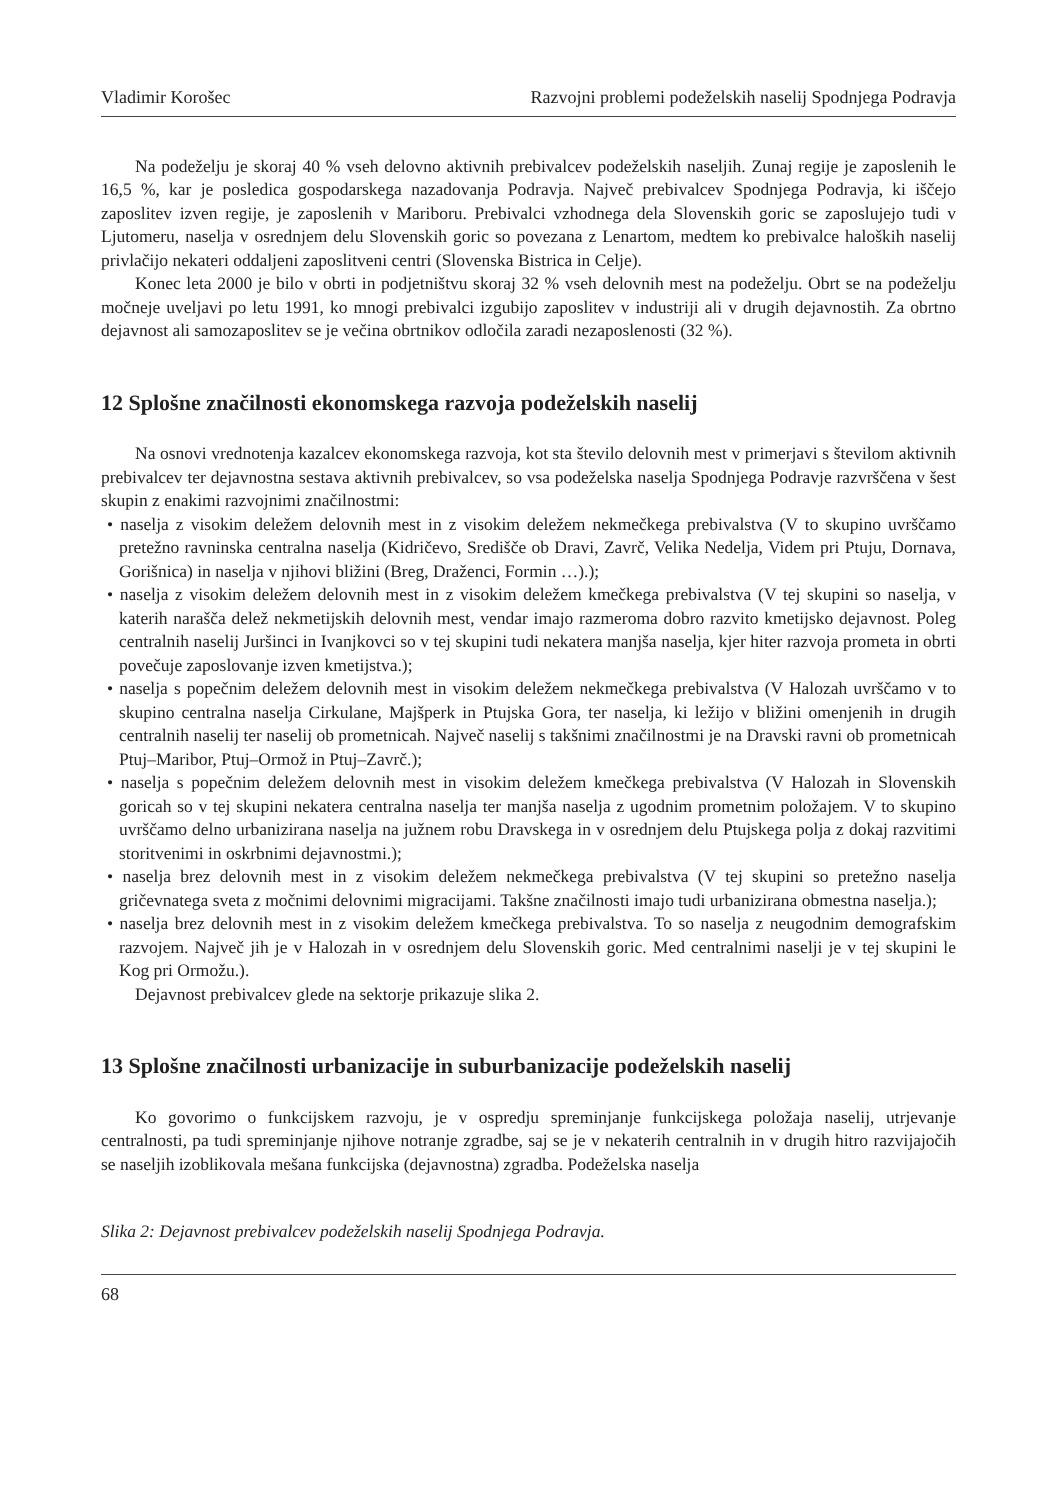Vladimir Korošec Razvojni problemi podeželskih naselij Spodnjega Podravja
Na podeželju je skoraj 40 % vseh delovno aktivnih prebivalcev podeželskih naseljih. Zunaj regije je zaposlenih le 16,5 %, kar je posledica gospodarskega nazadovanja Podravja. Največ prebivalcev Spodnjega Podravja, ki iščejo zaposlitev izven regije, je zaposlenih v Mariboru. Prebivalci vzhodnega dela Slovenskih goric se zaposlujejo tudi v Ljutomeru, naselja v osrednjem delu Slovenskih goric so povezana z Lenartom, medtem ko prebivalce haloških naselij privlačijo nekateri oddaljeni zaposlitveni centri (Slovenska Bistrica in Celje).
Konec leta 2000 je bilo v obrti in podjetništvu skoraj 32 % vseh delovnih mest na podeželju. Obrt se na podeželju močneje uveljavi po letu 1991, ko mnogi prebivalci izgubijo zaposlitev v industriji ali v drugih dejavnostih. Za obrtno dejavnost ali samozaposlitev se je večina obrtnikov odločila zaradi nezaposlenosti (32 %).
12 Splošne značilnosti ekonomskega razvoja podeželskih naselij
Na osnovi vrednotenja kazalcev ekonomskega razvoja, kot sta število delovnih mest v primerjavi s številom aktivnih prebivalcev ter dejavnostna sestava aktivnih prebivalcev, so vsa podeželska naselja Spodnjega Podravje razvrščena v šest skupin z enakimi razvojnimi značilnostmi:
• naselja z visokim deležem delovnih mest in z visokim deležem nekmečkega prebivalstva (V to skupino uvrščamo pretežno ravninska centralna naselja (Kidričevo, Središče ob Dravi, Zavrč, Velika Nedelja, Videm pri Ptuju, Dornava, Gorišnica) in naselja v njihovi bližini (Breg, Draženci, Formin …).);
• naselja z visokim deležem delovnih mest in z visokim deležem kmečkega prebivalstva (V tej skupini so naselja, v katerih narašča delež nekmetijskih delovnih mest, vendar imajo razmeroma dobro razvito kmetijsko dejavnost. Poleg centralnih naselij Juršinci in Ivanjkovci so v tej skupini tudi nekatera manjša naselja, kjer hiter razvoja prometa in obrti povečuje zaposlovanje izven kmetijstva.);
• naselja s popečnim deležem delovnih mest in visokim deležem nekmečkega prebivalstva (V Halozah uvrščamo v to skupino centralna naselja Cirkulane, Majšperk in Ptujska Gora, ter naselja, ki ležijo v bližini omenjenih in drugih centralnih naselij ter naselij ob prometnicah. Največ naselij s takšnimi značilnostmi je na Dravski ravni ob prometnicah Ptuj–Maribor, Ptuj–Ormož in Ptuj–Zavrč.);
• naselja s popečnim deležem delovnih mest in visokim deležem kmečkega prebivalstva (V Halozah in Slovenskih goricah so v tej skupini nekatera centralna naselja ter manjša naselja z ugodnim prometnim položajem. V to skupino uvrščamo delno urbanizirana naselja na južnem robu Dravskega in v osrednjem delu Ptujskega polja z dokaj razvitimi storitvenimi in oskrbnimi dejavnostmi.);
• naselja brez delovnih mest in z visokim deležem nekmečkega prebivalstva (V tej skupini so pretežno naselja gričevnatega sveta z močnimi delovnimi migracijami. Takšne značilnosti imajo tudi urbanizirana obmestna naselja.);
• naselja brez delovnih mest in z visokim deležem kmečkega prebivalstva. To so naselja z neugodnim demografskim razvojem. Največ jih je v Halozah in v osrednjem delu Slovenskih goric. Med centralnimi naselji je v tej skupini le Kog pri Ormožu.).
Dejavnost prebivalcev glede na sektorje prikazuje slika 2.
13 Splošne značilnosti urbanizacije in suburbanizacije podeželskih naselij
Ko govorimo o funkcijskem razvoju, je v ospredju spreminjanje funkcijskega položaja naselij, utrjevanje centralnosti, pa tudi spreminjanje njihove notranje zgradbe, saj se je v nekaterih centralnih in v drugih hitro razvijajočih se naseljih izoblikovala mešana funkcijska (dejavnostna) zgradba. Podeželska naselja
Slika 2: Dejavnost prebivalcev podeželskih naselij Spodnjega Podravja.
68